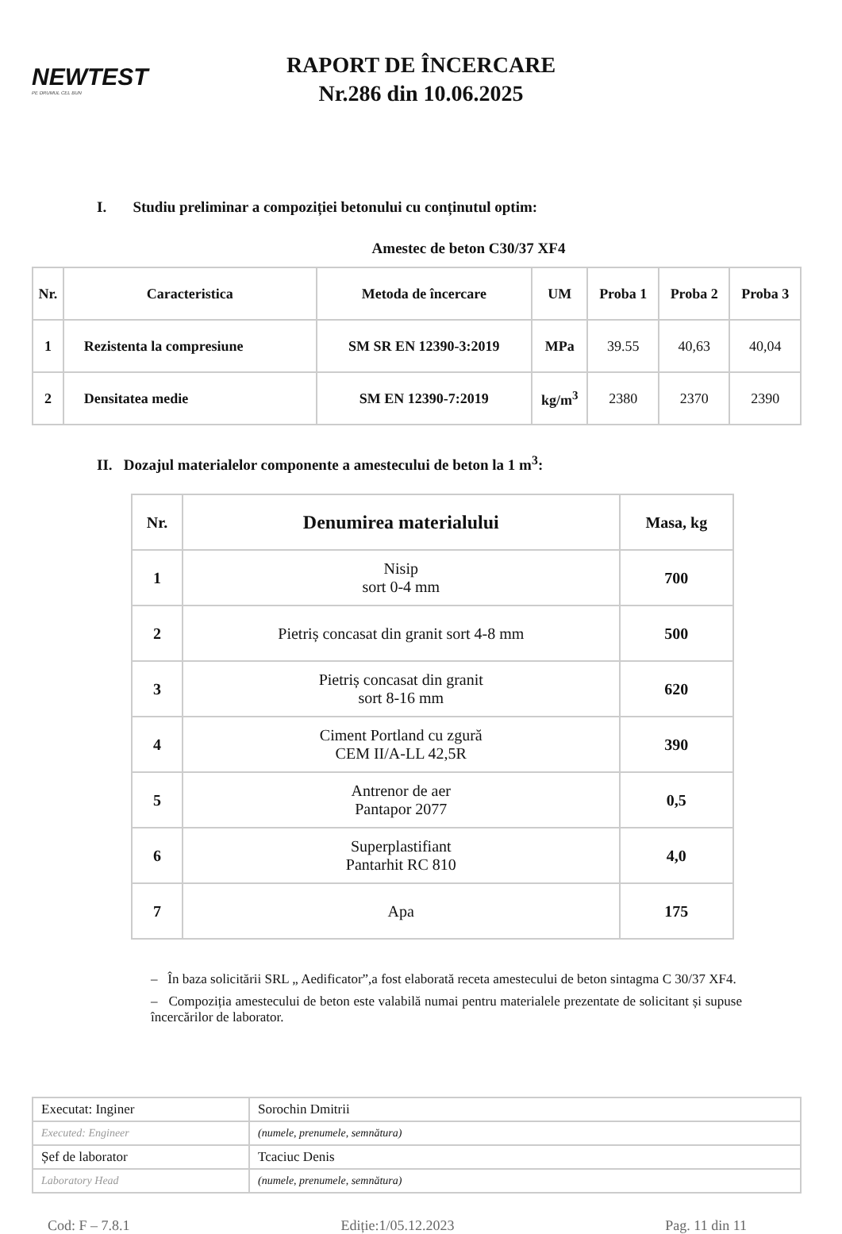NEWTEST
PE DRUMUL CEL BUN
RAPORT DE ÎNCERCARE
Nr.286 din 10.06.2025
I. Studiu preliminar a compoziției betonului cu conținutul optim:
Amestec de beton C30/37 XF4
| Nr. | Caracteristica | Metoda de încercare | UM | Proba 1 | Proba 2 | Proba 3 |
| --- | --- | --- | --- | --- | --- | --- |
| 1 | Rezistenta la compresiune | SM SR EN 12390-3:2019 | MPa | 39.55 | 40,63 | 40,04 |
| 2 | Densitatea medie | SM EN 12390-7:2019 | kg/m<sup>3</sup> | 2380 | 2370 | 2390 |
II. Dozajul materialelor componente a amestecului de beton la 1 m<sup>3</sup>:
| Nr. | Denumirea materialului | Masa, kg |
| --- | --- | --- |
| 1 | Nisip sort 0-4 mm | 700 |
| 2 | Pietriș concasat din granit sort 4-8 mm | 500 |
| 3 | Pietriș concasat din granit sort 8-16 mm | 620 |
| 4 | Ciment Portland cu zgură CEM II/A-LL 42,5R | 390 |
| 5 | Antrenor de aer Pantapor 2077 | 0,5 |
| 6 | Superplastifiant Pantarhit RC 810 | 4,0 |
| 7 | Apa | 175 |
– În baza solicitării SRL „ Aedificator”,a fost elaborată receta amestecului de beton sintagma C 30/37 XF4.
– Compoziția amestecului de beton este valabilă numai pentru materialele prezentate de solicitant și supuse încercărilor de laborator.
| Executat: Inginer | Sorochin Dmitrii |
| Executed: Engineer | (numele, prenumele, semnătura) |
| Șef de laborator | Tcaciuc Denis |
| Laboratory Head | (numele, prenumele, semnătura) |
Cod: F – 7.8.1 Ediție:1/05.12.2023 Pag. 11 din 11